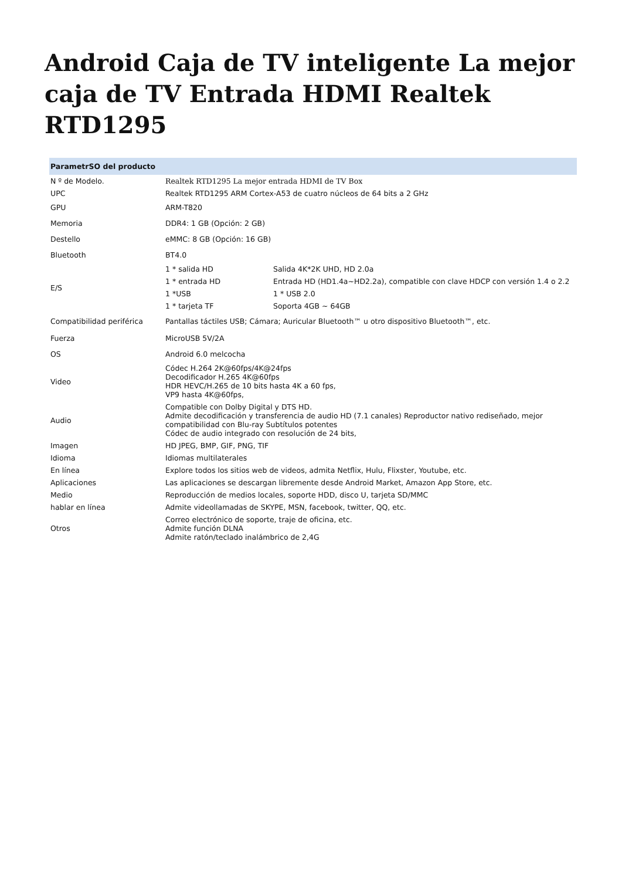Android Caja de TV inteligente La mejor caja de TV Entrada HDMI Realtek RTD1295
| ParametrSO del producto | | |
| --- | --- | --- |
| N º de Modelo. | Realtek RTD1295 La mejor entrada HDMI de TV Box | |
| UPC | Realtek RTD1295 ARM Cortex-A53 de cuatro núcleos de 64 bits a 2 GHz | |
| GPU | ARM-T820 | |
| Memoria | DDR4: 1 GB (Opción: 2 GB) | |
| Destello | eMMC: 8 GB (Opción: 16 GB) | |
| Bluetooth | BT4.0 | |
| E/S | 1 * salida HD | Salida 4K*2K UHD, HD 2.0a |
| | 1 * entrada HD | Entrada HD (HD1.4a~HD2.2a), compatible con clave HDCP con versión 1.4 o 2.2 |
| | 1 *USB | 1 * USB 2.0 |
| | 1 * tarjeta TF | Soporta 4GB ~ 64GB |
| Compatibilidad periférica | Pantallas táctiles USB; Cámara; Auricular Bluetooth™ u otro dispositivo Bluetooth™, etc. | |
| Fuerza | MicroUSB 5V/2A | |
| OS | Android 6.0 melcocha | |
| Video | Códec H.264 2K@60fps/4K@24fps Decodificador H.265 4K@60fps HDR HEVC/H.265 de 10 bits hasta 4K a 60 fps, VP9 hasta 4K@60fps, | |
| Audio | Compatible con Dolby Digital y DTS HD. Admite decodificación y transferencia de audio HD (7.1 canales) Reproductor nativo rediseñado, mejor compatibilidad con Blu-ray Subtítulos potentes Códec de audio integrado con resolución de 24 bits, | |
| Imagen | HD JPEG, BMP, GIF, PNG, TIF | |
| Idioma | Idiomas multilaterales | |
| En línea | Explore todos los sitios web de videos, admita Netflix, Hulu, Flixster, Youtube, etc. | |
| Aplicaciones | Las aplicaciones se descargan libremente desde Android Market, Amazon App Store, etc. | |
| Medio | Reproducción de medios locales, soporte HDD, disco U, tarjeta SD/MMC | |
| hablar en línea | Admite videollamadas de SKYPE, MSN, facebook, twitter, QQ, etc. | |
| Otros | Correo electrónico de soporte, traje de oficina, etc. Admite función DLNA Admite ratón/teclado inalámbrico de 2,4G | |